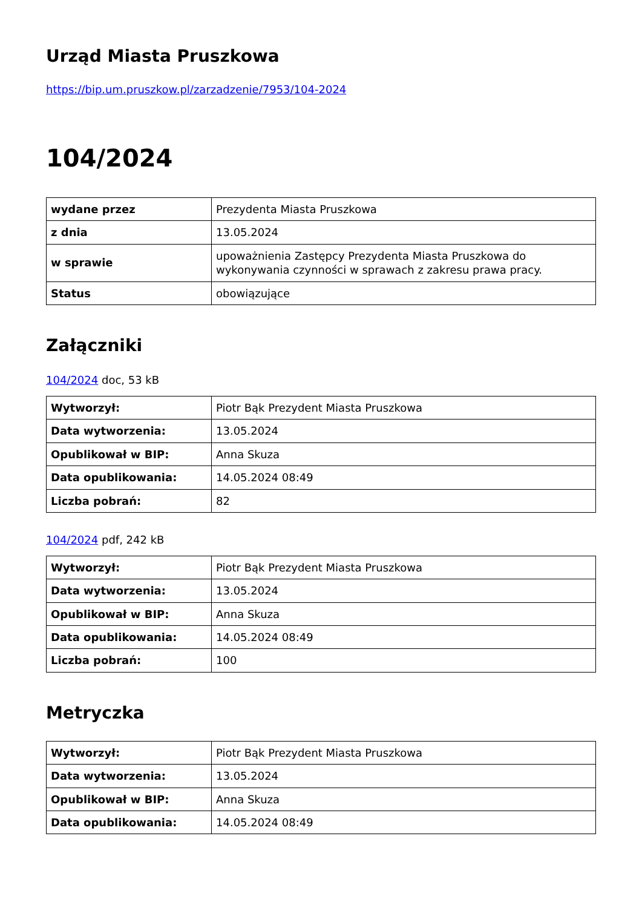Urząd Miasta Pruszkowa
https://bip.um.pruszkow.pl/zarzadzenie/7953/104-2024
104/2024
| wydane przez | Prezydenta Miasta Pruszkowa |
| z dnia | 13.05.2024 |
| w sprawie | upoważnienia Zastępcy Prezydenta Miasta Pruszkowa do wykonywania czynności w sprawach z zakresu prawa pracy. |
| Status | obowiązujące |
Załączniki
104/2024 doc, 53 kB
| Wytworzył: | Piotr Bąk Prezydent Miasta Pruszkowa |
| Data wytworzenia: | 13.05.2024 |
| Opublikował w BIP: | Anna Skuza |
| Data opublikowania: | 14.05.2024 08:49 |
| Liczba pobrań: | 82 |
104/2024 pdf, 242 kB
| Wytworzył: | Piotr Bąk Prezydent Miasta Pruszkowa |
| Data wytworzenia: | 13.05.2024 |
| Opublikował w BIP: | Anna Skuza |
| Data opublikowania: | 14.05.2024 08:49 |
| Liczba pobrań: | 100 |
Metryczka
| Wytworzył: | Piotr Bąk Prezydent Miasta Pruszkowa |
| Data wytworzenia: | 13.05.2024 |
| Opublikował w BIP: | Anna Skuza |
| Data opublikowania: | 14.05.2024 08:49 |